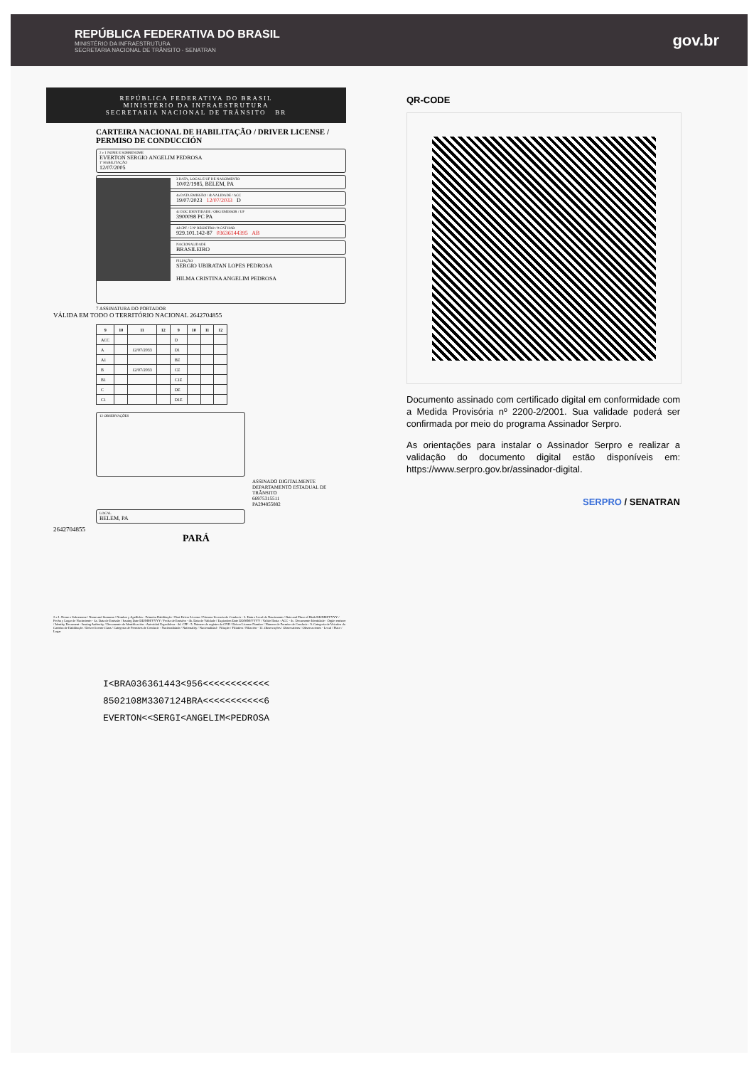REPÚBLICA FEDERATIVA DO BRASIL
MINISTÉRIO DA INFRAESTRUTURA
SECRETARIA NACIONAL DE TRÂNSITO - SENATRAN
gov.br
REPÚBLICA FEDERATIVA DO BRASIL
MINISTÉRIO DA INFRAESTRUTURA
SECRETARIA NACIONAL DE TRÂNSITO BR
CARTEIRA NACIONAL DE HABILITAÇÃO / DRIVER LICENSE / PERMISO DE CONDUCCIÓN
2 e 1 NOME E SOBRENOME
EVERTON SERGIO ANGELIM PEDROSA
1ª HABILITAÇÃO
12/07/2005
3 DATA, LOCAL E UF DE NASCIMENTO
10/02/1985, BELEM, PA
4a DATA EMISSÃO / 4b VALIDADE / ACC
19/07/2023 12/07/2033 D
4c DOC IDENTIDADE / ORG EMISSOR / UF
3900098 PC PA
4d CPF / 5 Nº REGISTRO / 9 CAT HAB
929.101.142-87 03636144395 AB
NACIONALIDADE
BRASILEIRO
FILIAÇÃO
SERGIO UBIRATAN LOPES PEDROSA
HILMA CRISTINA ANGELIM PEDROSA
7 ASSINATURA DO PORTADOR
VÁLIDA EM TODO O TERRITÓRIO NACIONAL 2642704855
| 9 | 10 | 11 | 12 | 9 | 10 | 11 | 12 |
| --- | --- | --- | --- | --- | --- | --- | --- |
| ACC | | | | D | | | |
| A | | 12/07/2033 | | D1 | | | |
| A1 | | | | BE | | | |
| B | | 12/07/2033 | | CE | | | |
| B1 | | | | C1E | | | |
| C | | | | DE | | | |
| C1 | | | | D1E | | | |
12 OBSERVAÇÕES
ASSINADO DIGITALMENTE
DEPARTAMENTO ESTADUAL DE TRÂNSITO
66975315511
PA294855882
LOCAL
BELEM, PA
2642704855
PARÁ
2 e 1. Nome e Sobrenome / Name and Surname / Nombre y Apellidos - Primeira Habilitação / First Driver License / Primera Licencia de Conducir - 3. Data e Local de Nascimento / Date and Place of Birth DD/MM/YYYY / Fecha y Lugar de Nacimiento - 4a. Data de Emissão / Issuing Date DD/MM/YYYY / Fecha de Emisión - 4b. Data de Validade / Expiration Date DD/MM/YYYY / Valido Hasta - ACC - 4c. Documento Identidade - Órgão emissor / Identity Document - Issuing Authority / Documento de Identificación - Autoridad Expedidora - 4d. CPF - 5. Número de registro da CNH / Driver License Number / Número de Permiso de Conducir - 9. Categoria de Veículos da Carteira de Habilitação / Driver license Class / Categoria de Permisos de Conducir - Nacionalidade / Nationality / Nacionalidad - Filiação / Filiation / Filiación - 12. Observações / Observations / Observaciones - Local / Place / Lugar
I<BRA036361443<956<<<<<<<<<<<<
8502108M3307124BRA<<<<<<<<<<<6
EVERTON<<SERGI<ANGELIM<PEDROSA
QR-CODE
Documento assinado com certificado digital em conformidade com a Medida Provisória nº 2200-2/2001. Sua validade poderá ser confirmada por meio do programa Assinador Serpro.
As orientações para instalar o Assinador Serpro e realizar a validação do documento digital estão disponíveis em: https://www.serpro.gov.br/assinador-digital.
SERPRO / SENATRAN